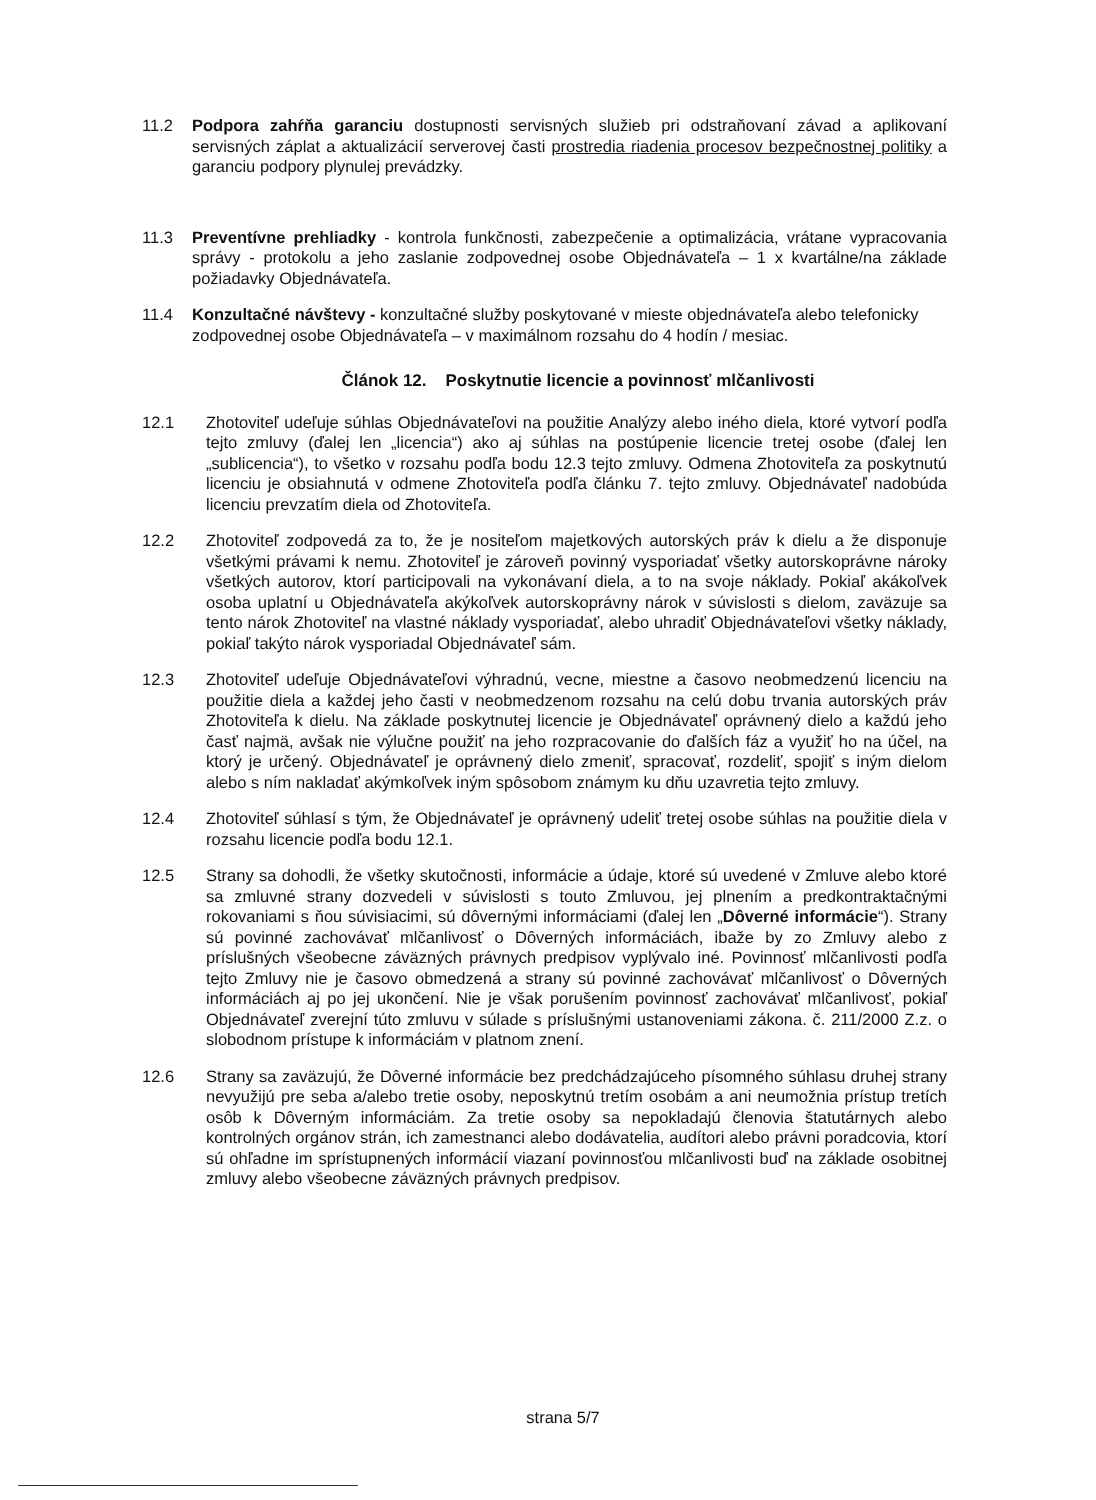11.2 Podpora zahŕňa garanciu dostupnosti servisných služieb pri odstraňovaní závad a aplikovaní servisných záplat a aktualizácií serverovej časti prostredia riadenia procesov bezpečnostnej politiky a garanciu podpory plynulej prevádzky.
11.3 Preventívne prehliadky - kontrola funkčnosti, zabezpečenie a optimalizácia, vrátane vypracovania správy - protokolu a jeho zaslanie zodpovednej osobe Objednávateľa – 1 x kvartálne/na základe požiadavky Objednávateľa.
11.4 Konzultačné návštevy - konzultačné služby poskytované v mieste objednávateľa alebo telefonicky zodpovednej osobe Objednávateľa – v maximálnom rozsahu do 4 hodín / mesiac.
Článok 12. Poskytnutie licencie a povinnosť mlčanlivosti
12.1 Zhotoviteľ udeľuje súhlas Objednávateľovi na použitie Analýzy alebo iného diela, ktoré vytvorí podľa tejto zmluvy (ďalej len „licencia“) ako aj súhlas na postúpenie licencie tretej osobe (ďalej len „sublicencia“), to všetko v rozsahu podľa bodu 12.3 tejto zmluvy. Odmena Zhotoviteľa za poskytnutú licenciu je obsiahnutá v odmene Zhotoviteľa podľa článku 7. tejto zmluvy. Objednávateľ nadobúda licenciu prevzatím diela od Zhotoviteľa.
12.2 Zhotoviteľ zodpovedá za to, že je nositeľom majetkových autorských práv k dielu a že disponuje všetkými právami k nemu. Zhotoviteľ je zároveň povinný vysporiadať všetky autorskoprávne nároky všetkých autorov, ktorí participovali na vykonávaní diela, a to na svoje náklady. Pokiaľ akákoľvek osoba uplatní u Objednávateľa akýkoľvek autorskoprávny nárok v súvislosti s dielom, zaväzuje sa tento nárok Zhotoviteľ na vlastné náklady vysporiadať, alebo uhradiť Objednávateľovi všetky náklady, pokiaľ takýto nárok vysporiadal Objednávateľ sám.
12.3 Zhotoviteľ udeľuje Objednávateľovi výhradnú, vecne, miestne a časovo neobmedzenú licenciu na použitie diela a každej jeho časti v neobmedzenom rozsahu na celú dobu trvania autorských práv Zhotoviteľa k dielu. Na základe poskytnutej licencie je Objednávateľ oprávnený dielo a každú jeho časť najmä, avšak nie výlučne použiť na jeho rozpracovanie do ďalších fáz a využiť ho na účel, na ktorý je určený. Objednávateľ je oprávnený dielo zmeniť, spracovať, rozdeliť, spojiť s iným dielom alebo s ním nakladať akýmkoľvek iným spôsobom známym ku dňu uzavretia tejto zmluvy.
12.4 Zhotoviteľ súhlasí s tým, že Objednávateľ je oprávnený udeliť tretej osobe súhlas na použitie diela v rozsahu licencie podľa bodu 12.1.
12.5 Strany sa dohodli, že všetky skutočnosti, informácie a údaje, ktoré sú uvedené v Zmluve alebo ktoré sa zmluvné strany dozvedeli v súvislosti s touto Zmluvou, jej plnením a predkontraktačnými rokovaniami s ňou súvisiacimi, sú dôvernými informáciami (ďalej len „Dôverné informácie“). Strany sú povinné zachovávať mlčanlivosť o Dôverných informáciách, ibaže by zo Zmluvy alebo z príslušných všeobecne záväzných právnych predpisov vyplývalo iné. Povinnosť mlčanlivosti podľa tejto Zmluvy nie je časovo obmedzená a strany sú povinné zachovávať mlčanlivosť o Dôverných informáciách aj po jej ukončení. Nie je však porušením povinnosť zachovávať mlčanlivosť, pokiaľ Objednávateľ zverejní túto zmluvu v súlade s príslušnými ustanoveniami zákona. č. 211/2000 Z.z. o slobodnom prístupe k informáciám v platnom znení.
12.6 Strany sa zaväzujú, že Dôverné informácie bez predchádzajúceho písomného súhlasu druhej strany nevyužijú pre seba a/alebo tretie osoby, neposkytnú tretím osobám a ani neumožnia prístup tretích osôb k Dôverným informáciám. Za tretie osoby sa nepokladajú členovia štatutárnych alebo kontrolných orgánov strán, ich zamestnanci alebo dodávatelia, audítori alebo právni poradcovia, ktorí sú ohľadne im sprístupnených informácií viazaní povinnosťou mlčanlivosti buď na základe osobitnej zmluvy alebo všeobecne záväzných právnych predpisov.
strana 5/7